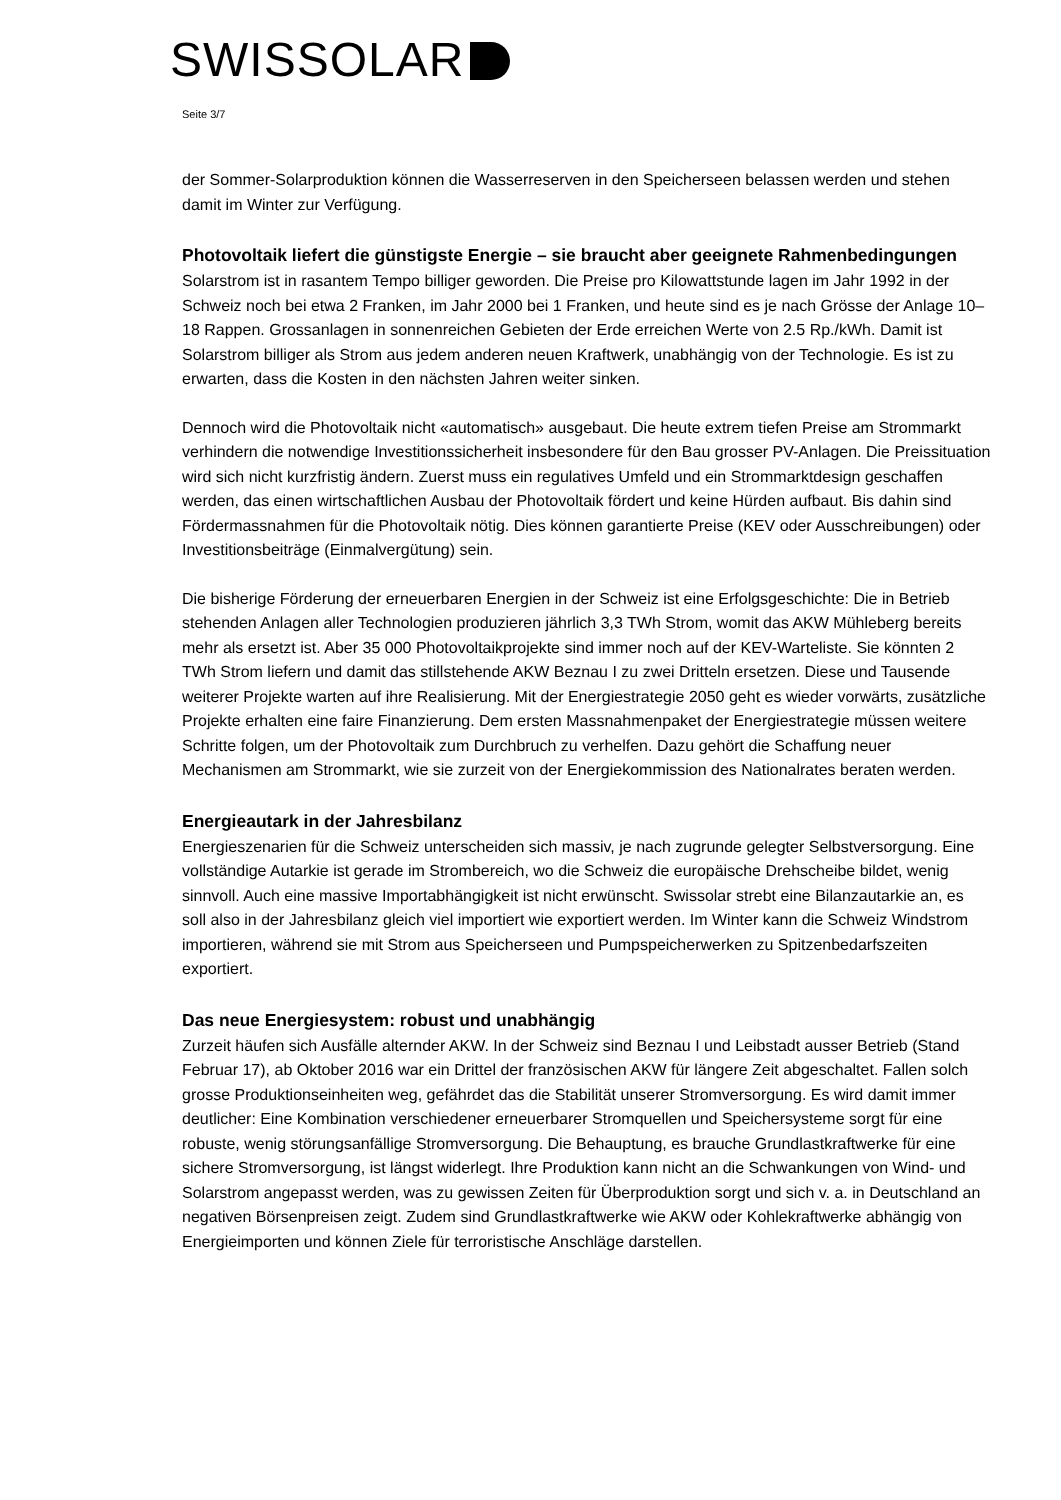SWISSOLAR
Seite 3/7
der Sommer-Solarproduktion können die Wasserreserven in den Speicherseen belassen werden und stehen damit im Winter zur Verfügung.
Photovoltaik liefert die günstigste Energie – sie braucht aber geeignete Rahmenbedingungen
Solarstrom ist in rasantem Tempo billiger geworden. Die Preise pro Kilowattstunde lagen im Jahr 1992 in der Schweiz noch bei etwa 2 Franken, im Jahr 2000 bei 1 Franken, und heute sind es je nach Grösse der Anlage 10–18 Rappen. Grossanlagen in sonnenreichen Gebieten der Erde erreichen Werte von 2.5 Rp./kWh. Damit ist Solarstrom billiger als Strom aus jedem anderen neuen Kraftwerk, unabhängig von der Technologie. Es ist zu erwarten, dass die Kosten in den nächsten Jahren weiter sinken.
Dennoch wird die Photovoltaik nicht «automatisch» ausgebaut. Die heute extrem tiefen Preise am Strommarkt verhindern die notwendige Investitionssicherheit insbesondere für den Bau grosser PV-Anlagen. Die Preissituation wird sich nicht kurzfristig ändern. Zuerst muss ein regulatives Umfeld und ein Strommarktdesign geschaffen werden, das einen wirtschaftlichen Ausbau der Photovoltaik fördert und keine Hürden aufbaut. Bis dahin sind Fördermassnahmen für die Photovoltaik nötig. Dies können garantierte Preise (KEV oder Ausschreibungen) oder Investitionsbeiträge (Einmalvergütung) sein.
Die bisherige Förderung der erneuerbaren Energien in der Schweiz ist eine Erfolgsgeschichte: Die in Betrieb stehenden Anlagen aller Technologien produzieren jährlich 3,3 TWh Strom, womit das AKW Mühleberg bereits mehr als ersetzt ist. Aber 35 000 Photovoltaikprojekte sind immer noch auf der KEV-Warteliste. Sie könnten 2 TWh Strom liefern und damit das stillstehende AKW Beznau I zu zwei Dritteln ersetzen. Diese und Tausende weiterer Projekte warten auf ihre Realisierung. Mit der Energiestrategie 2050 geht es wieder vorwärts, zusätzliche Projekte erhalten eine faire Finanzierung. Dem ersten Massnahmenpaket der Energiestrategie müssen weitere Schritte folgen, um der Photovoltaik zum Durchbruch zu verhelfen. Dazu gehört die Schaffung neuer Mechanismen am Strommarkt, wie sie zurzeit von der Energiekommission des Nationalrates beraten werden.
Energieautark in der Jahresbilanz
Energieszenarien für die Schweiz unterscheiden sich massiv, je nach zugrunde gelegter Selbstversorgung. Eine vollständige Autarkie ist gerade im Strombereich, wo die Schweiz die europäische Drehscheibe bildet, wenig sinnvoll. Auch eine massive Importabhängigkeit ist nicht erwünscht. Swissolar strebt eine Bilanzautarkie an, es soll also in der Jahresbilanz gleich viel importiert wie exportiert werden. Im Winter kann die Schweiz Windstrom importieren, während sie mit Strom aus Speicherseen und Pumpspeicherwerken zu Spitzenbedarfszeiten exportiert.
Das neue Energiesystem: robust und unabhängig
Zurzeit häufen sich Ausfälle alternder AKW. In der Schweiz sind Beznau I und Leibstadt ausser Betrieb (Stand Februar 17), ab Oktober 2016 war ein Drittel der französischen AKW für längere Zeit abgeschaltet. Fallen solch grosse Produktionseinheiten weg, gefährdet das die Stabilität unserer Stromversorgung. Es wird damit immer deutlicher: Eine Kombination verschiedener erneuerbarer Stromquellen und Speichersysteme sorgt für eine robuste, wenig störungsanfällige Stromversorgung. Die Behauptung, es brauche Grundlastkraftwerke für eine sichere Stromversorgung, ist längst widerlegt. Ihre Produktion kann nicht an die Schwankungen von Wind- und Solarstrom angepasst werden, was zu gewissen Zeiten für Überproduktion sorgt und sich v. a. in Deutschland an negativen Börsenpreisen zeigt. Zudem sind Grundlastkraftwerke wie AKW oder Kohlekraftwerke abhängig von Energieimporten und können Ziele für terroristische Anschläge darstellen.